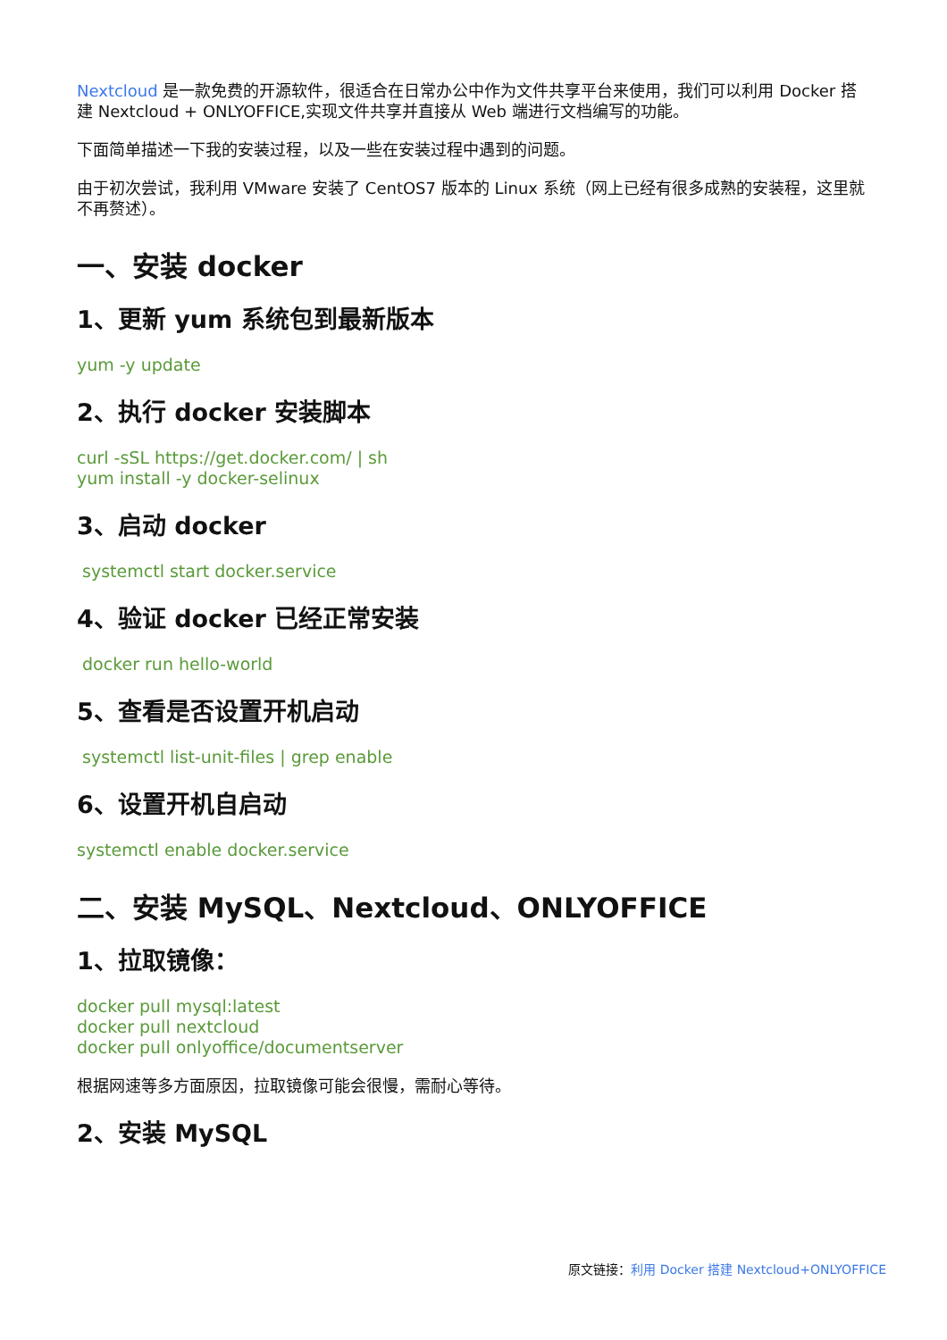Nextcloud 是一款免费的开源软件，很适合在日常办公中作为文件共享平台来使用，我们可以利用 Docker 搭建 Nextcloud + ONLYOFFICE,实现文件共享并直接从 Web 端进行文档编写的功能。
下面简单描述一下我的安装过程，以及一些在安装过程中遇到的问题。
由于初次尝试，我利用 VMware 安装了 CentOS7 版本的 Linux 系统（网上已经有很多成熟的安装程，这里就不再赘述）。
一、安装 docker
1、更新 yum 系统包到最新版本
yum -y update
2、执行 docker 安装脚本
curl -sSL https://get.docker.com/ | sh
yum install -y docker-selinux
3、启动 docker
systemctl start docker.service
4、验证 docker 已经正常安装
docker run hello-world
5、查看是否设置开机启动
systemctl list-unit-files | grep enable
6、设置开机自启动
systemctl enable docker.service
二、安装 MySQL、Nextcloud、ONLYOFFICE
1、拉取镜像：
docker pull mysql:latest
docker pull nextcloud
docker pull onlyoffice/documentserver
根据网速等多方面原因，拉取镜像可能会很慢，需耐心等待。
2、安装 MySQL
原文链接：利用 Docker 搭建 Nextcloud+ONLYOFFICE